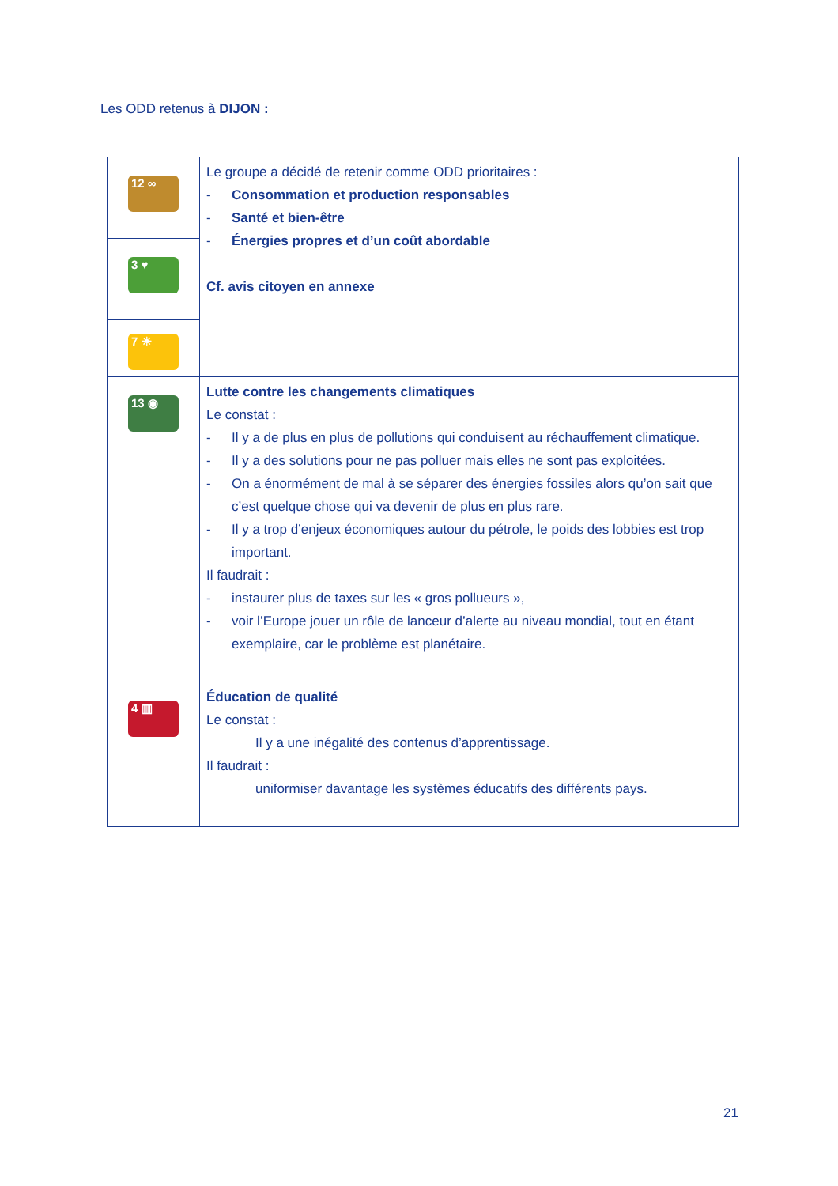Les ODD retenus à DIJON :
| 12 ∞ | Le groupe a décidé de retenir comme ODD prioritaires : - Consommation et production responsables - Santé et bien-être - Énergies propres et d’un coût abordable Cf. avis citoyen en annexe |
| 3 ♥ | |
| 7 ☀ | |
| 13 ◉ | Lutte contre les changements climatiques Le constat : - Il y a de plus en plus de pollutions qui conduisent au réchauffement climatique. - Il y a des solutions pour ne pas polluer mais elles ne sont pas exploitées. - On a énormément de mal à se séparer des énergies fossiles alors qu’on sait que c’est quelque chose qui va devenir de plus en plus rare. - Il y a trop d’enjeux économiques autour du pétrole, le poids des lobbies est trop important. Il faudrait : - instaurer plus de taxes sur les « gros pollueurs », - voir l’Europe jouer un rôle de lanceur d’alerte au niveau mondial, tout en étant exemplaire, car le problème est planétaire. |
| 4 ▥ | Éducation de qualité Le constat : Il y a une inégalité des contenus d’apprentissage. Il faudrait : uniformiser davantage les systèmes éducatifs des différents pays. |
21